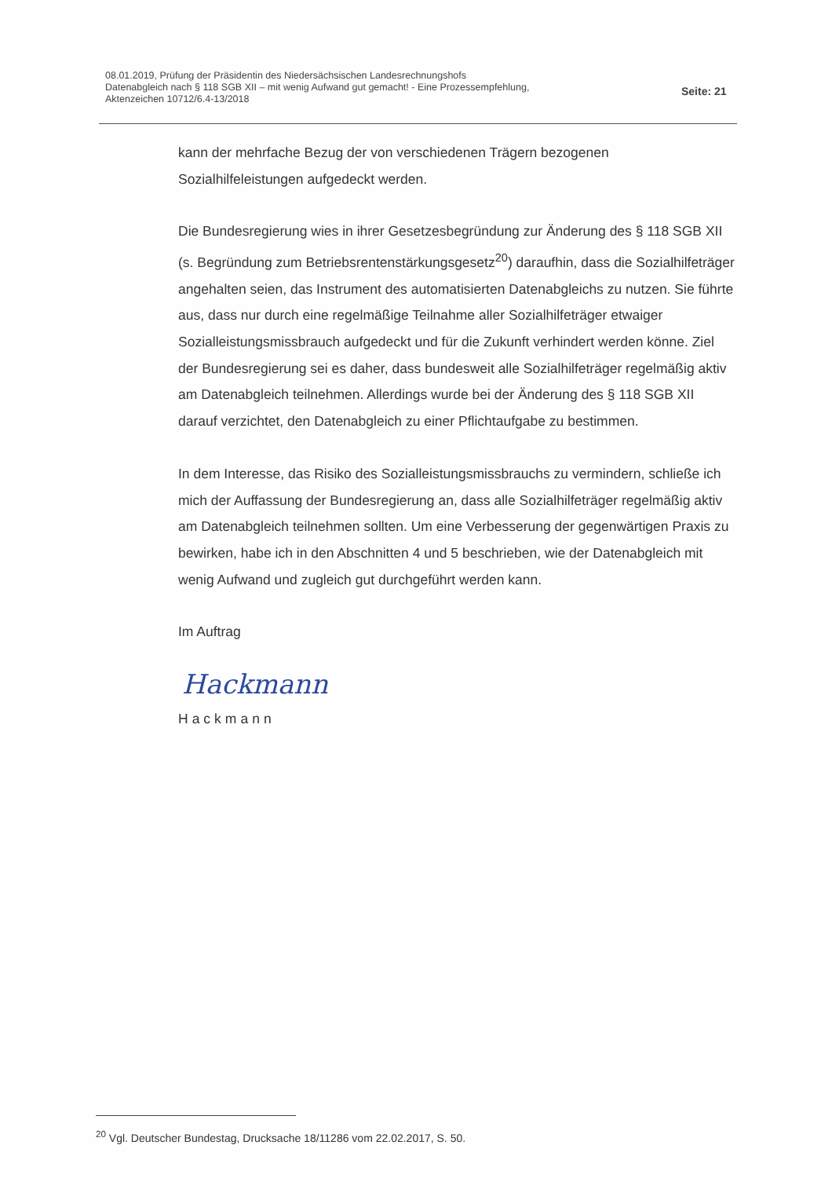08.01.2019, Prüfung der Präsidentin des Niedersächsischen Landesrechnungshofs
Datenabgleich nach § 118 SGB XII – mit wenig Aufwand gut gemacht! - Eine Prozessempfehlung,
Aktenzeichen 10712/6.4-13/2018
Seite: 21
kann der mehrfache Bezug der von verschiedenen Trägern bezogenen Sozialhilfeleistungen aufgedeckt werden.
Die Bundesregierung wies in ihrer Gesetzesbegründung zur Änderung des § 118 SGB XII (s. Begründung zum Betriebsrentenstärkungsgesetz<sup>20</sup>) daraufhin, dass die Sozialhilfeträger angehalten seien, das Instrument des automatisierten Datenabgleichs zu nutzen. Sie führte aus, dass nur durch eine regelmäßige Teilnahme aller Sozialhilfeträger etwaiger Sozialleistungsmissbrauch aufgedeckt und für die Zukunft verhindert werden könne. Ziel der Bundesregierung sei es daher, dass bundesweit alle Sozialhilfeträger regelmäßig aktiv am Datenabgleich teilnehmen. Allerdings wurde bei der Änderung des § 118 SGB XII darauf verzichtet, den Datenabgleich zu einer Pflichtaufgabe zu bestimmen.
In dem Interesse, das Risiko des Sozialleistungsmissbrauchs zu vermindern, schließe ich mich der Auffassung der Bundesregierung an, dass alle Sozialhilfeträger regelmäßig aktiv am Datenabgleich teilnehmen sollten. Um eine Verbesserung der gegenwärtigen Praxis zu bewirken, habe ich in den Abschnitten 4 und 5 beschrieben, wie der Datenabgleich mit wenig Aufwand und zugleich gut durchgeführt werden kann.
Im Auftrag
Hackmann
Hackmann
<sup>20</sup> Vgl. Deutscher Bundestag, Drucksache 18/11286 vom 22.02.2017, S. 50.